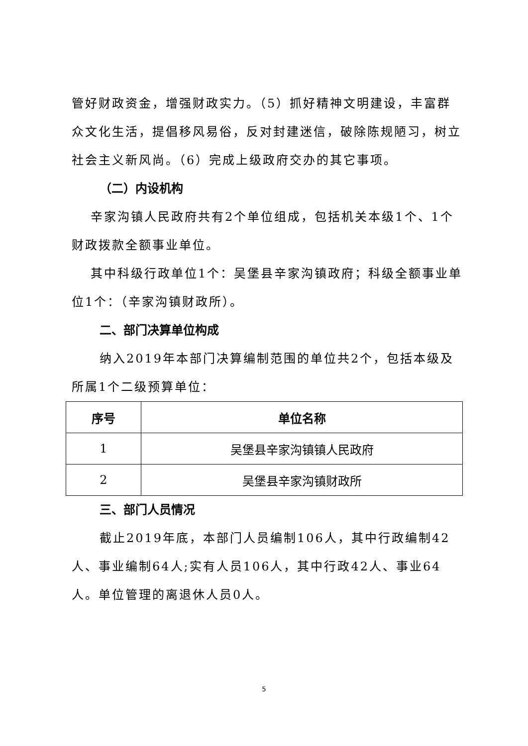管好财政资金，增强财政实力。（5）抓好精神文明建设，丰富群众文化生活，提倡移风易俗，反对封建迷信，破除陈规陋习，树立社会主义新风尚。（6）完成上级政府交办的其它事项。
（二）内设机构
辛家沟镇人民政府共有2个单位组成，包括机关本级1个、1个财政拨款全额事业单位。
其中科级行政单位1个：吴堡县辛家沟镇政府；科级全额事业单位1个：（辛家沟镇财政所）。
二、部门决算单位构成
纳入2019年本部门决算编制范围的单位共2个，包括本级及所属1个二级预算单位：
| 序号 | 单位名称 |
| --- | --- |
| 1 | 吴堡县辛家沟镇镇人民政府 |
| 2 | 吴堡县辛家沟镇财政所 |
三、部门人员情况
截止2019年底，本部门人员编制106人，其中行政编制42人、事业编制64人;实有人员106人，其中行政42人、事业64人。单位管理的离退休人员0人。
5